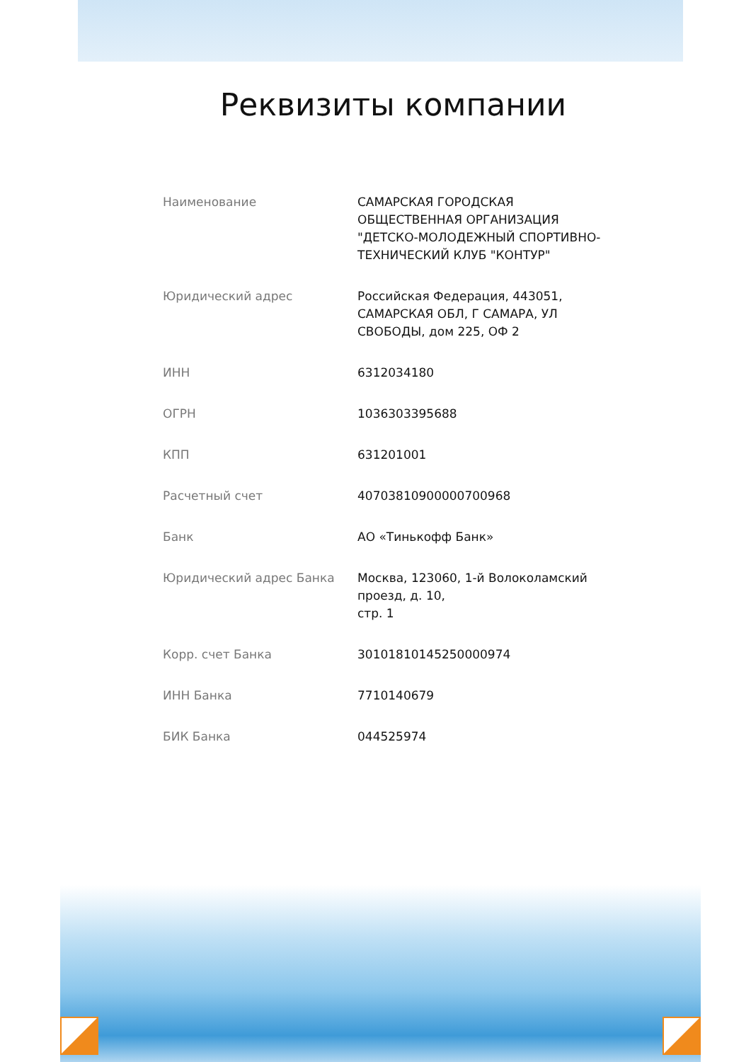Реквизиты компании
| Наименование | САМАРСКАЯ ГОРОДСКАЯ ОБЩЕСТВЕННАЯ ОРГАНИЗАЦИЯ "ДЕТСКО-МОЛОДЕЖНЫЙ СПОРТИВНО-ТЕХНИЧЕСКИЙ КЛУБ "КОНТУР" |
| Юридический адрес | Российская Федерация, 443051, САМАРСКАЯ ОБЛ, Г САМАРА, УЛ СВОБОДЫ, дом 225, ОФ 2 |
| ИНН | 6312034180 |
| ОГРН | 1036303395688 |
| КПП | 631201001 |
| Расчетный счет | 40703810900000700968 |
| Банк | АО «Тинькофф Банк» |
| Юридический адрес Банка | Москва, 123060, 1-й Волоколамский проезд, д. 10, стр. 1 |
| Корр. счет Банка | 30101810145250000974 |
| ИНН Банка | 7710140679 |
| БИК Банка | 044525974 |